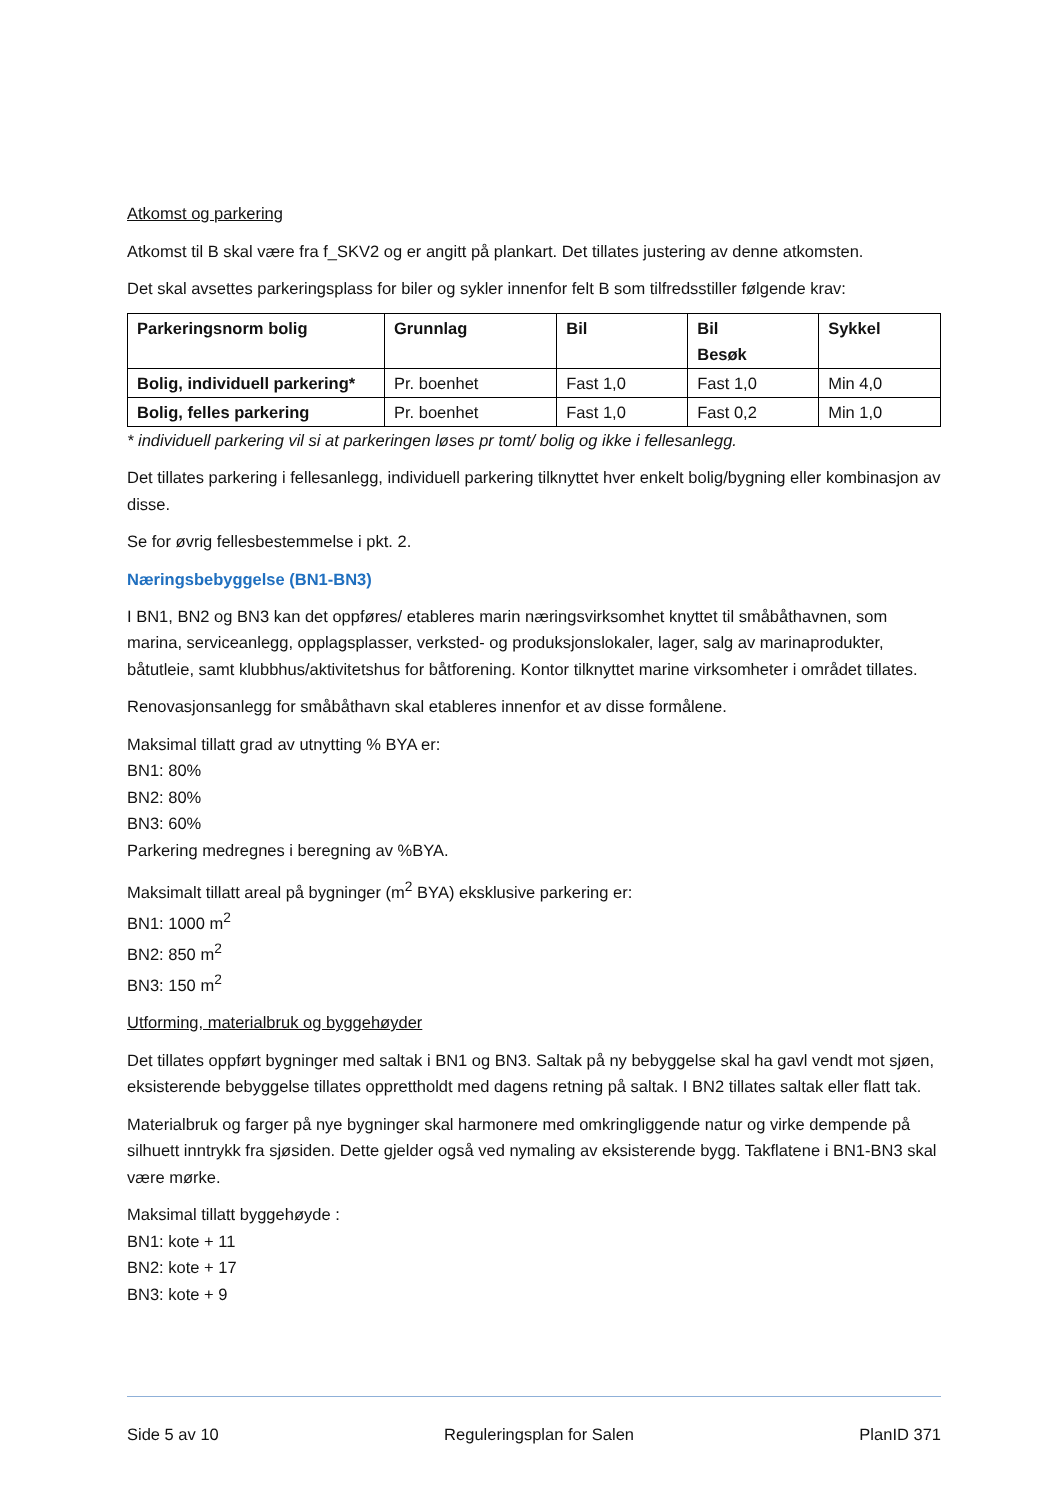Atkomst og parkering
Atkomst til B skal være fra f_SKV2 og er angitt på plankart. Det tillates justering av denne atkomsten.
Det skal avsettes parkeringsplass for biler og sykler innenfor felt B som tilfredsstiller følgende krav:
| Parkeringsnorm bolig | Grunnlag | Bil | Bil Besøk | Sykkel |
| --- | --- | --- | --- | --- |
| Bolig, individuell parkering* | Pr. boenhet | Fast 1,0 | Fast 1,0 | Min 4,0 |
| Bolig, felles parkering | Pr. boenhet | Fast 1,0 | Fast 0,2 | Min 1,0 |
* individuell parkering vil si at parkeringen løses pr tomt/ bolig og ikke i fellesanlegg.
Det tillates parkering i fellesanlegg, individuell parkering tilknyttet hver enkelt bolig/bygning eller kombinasjon av disse.
Se for øvrig fellesbestemmelse i pkt. 2.
Næringsbebyggelse (BN1-BN3)
I BN1, BN2 og BN3 kan det oppføres/ etableres marin næringsvirksomhet knyttet til småbåthavnen, som marina, serviceanlegg, opplagsplasser, verksted- og produksjonslokaler, lager, salg av marinaprodukter, båtutleie, samt klubbhus/aktivitetshus for båtforening. Kontor tilknyttet marine virksomheter i området tillates.
Renovasjonsanlegg for småbåthavn skal etableres innenfor et av disse formålene.
Maksimal tillatt grad av utnytting % BYA er:
BN1: 80%
BN2: 80%
BN3: 60%
Parkering medregnes i beregning av %BYA.
Maksimalt tillatt areal på bygninger (m<sup>2</sup> BYA) eksklusive parkering er:
BN1: 1000 m<sup>2</sup>
BN2: 850 m<sup>2</sup>
BN3: 150 m<sup>2</sup>
Utforming, materialbruk og byggehøyder
Det tillates oppført bygninger med saltak i BN1 og BN3. Saltak på ny bebyggelse skal ha gavl vendt mot sjøen, eksisterende bebyggelse tillates opprettholdt med dagens retning på saltak. I BN2 tillates saltak eller flatt tak.
Materialbruk og farger på nye bygninger skal harmonere med omkringliggende natur og virke dempende på silhuett inntrykk fra sjøsiden. Dette gjelder også ved nymaling av eksisterende bygg. Takflatene i BN1-BN3 skal være mørke.
Maksimal tillatt byggehøyde :
BN1: kote + 11
BN2: kote + 17
BN3: kote + 9
Side 5 av 10 Reguleringsplan for Salen PlanID 371